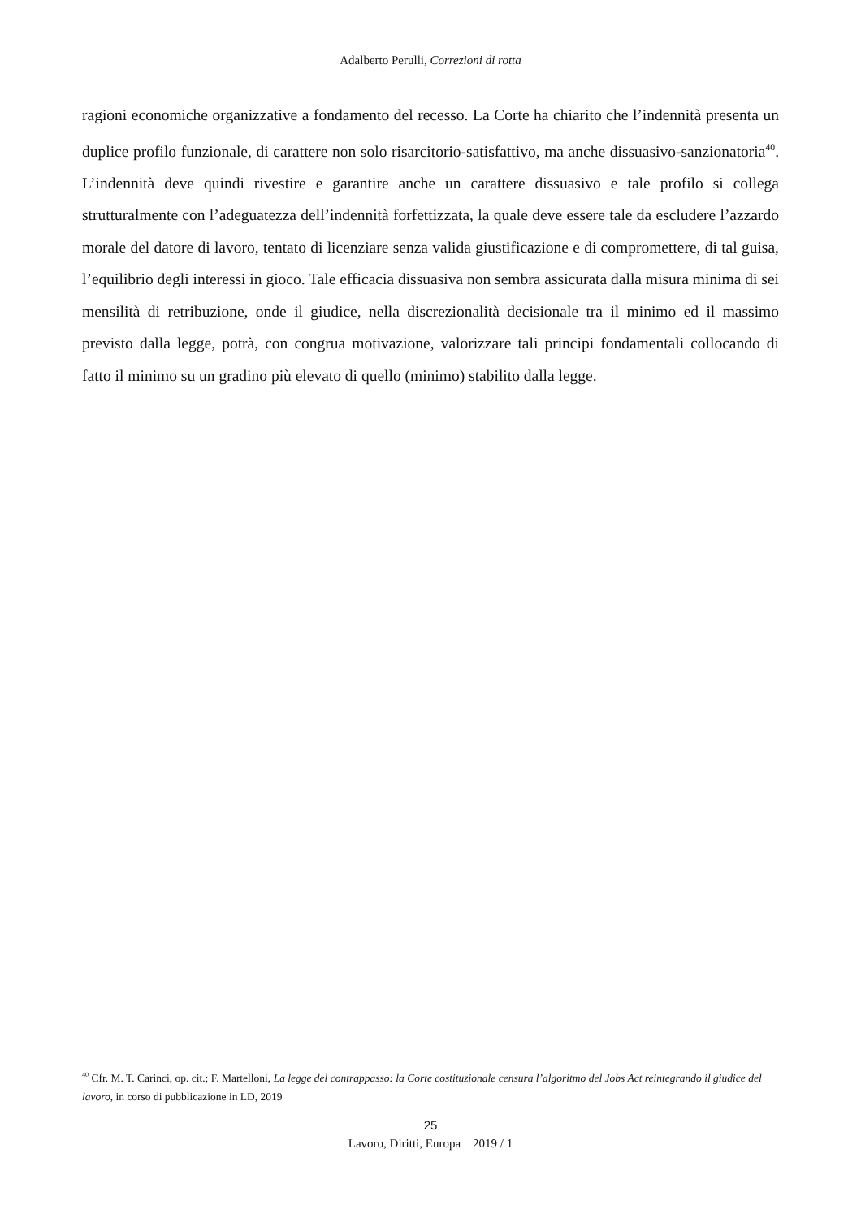Adalberto Perulli, Correzioni di rotta
ragioni economiche organizzative a fondamento del recesso. La Corte ha chiarito che l’indennità presenta un duplice profilo funzionale, di carattere non solo risarcitorio-satisfattivo, ma anche dissuasivo-sanzionatoria<sup>40</sup>. L’indennità deve quindi rivestire e garantire anche un carattere dissuasivo e tale profilo si collega strutturalmente con l’adeguatezza dell’indennità forfettizzata, la quale deve essere tale da escludere l’azzardo morale del datore di lavoro, tentato di licenziare senza valida giustificazione e di compromettere, di tal guisa, l’equilibrio degli interessi in gioco. Tale efficacia dissuasiva non sembra assicurata dalla misura minima di sei mensilità di retribuzione, onde il giudice, nella discrezionalità decisionale tra il minimo ed il massimo previsto dalla legge, potrà, con congrua motivazione, valorizzare tali principi fondamentali collocando di fatto il minimo su un gradino più elevato di quello (minimo) stabilito dalla legge.
<sup>40</sup> Cfr. M. T. Carinci, op. cit.; F. Martelloni, La legge del contrappasso: la Corte costituzionale censura l’algoritmo del Jobs Act reintegrando il giudice del lavoro, in corso di pubblicazione in LD, 2019
25
Lavoro, Diritti, Europa 2019 / 1